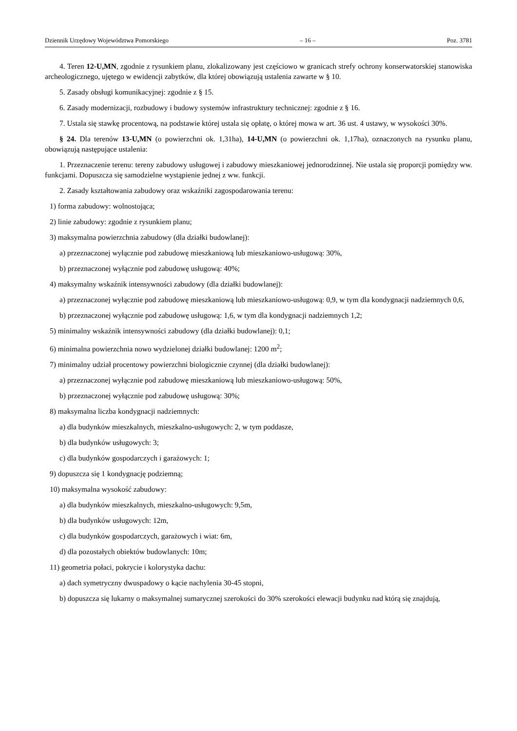Dziennik Urzędowy Województwa Pomorskiego – 16 – Poz. 3781
4. Teren 12-U,MN, zgodnie z rysunkiem planu, zlokalizowany jest częściowo w granicach strefy ochrony konserwatorskiej stanowiska archeologicznego, ujętego w ewidencji zabytków, dla której obowiązują ustalenia zawarte w § 10.
5. Zasady obsługi komunikacyjnej: zgodnie z § 15.
6. Zasady modernizacji, rozbudowy i budowy systemów infrastruktury technicznej: zgodnie z § 16.
7. Ustala się stawkę procentową, na podstawie której ustala się opłatę, o której mowa w art. 36 ust. 4 ustawy, w wysokości 30%.
§ 24. Dla terenów 13-U,MN (o powierzchni ok. 1,31ha), 14-U,MN (o powierzchni ok. 1,17ha), oznaczonych na rysunku planu, obowiązują następujące ustalenia:
1. Przeznaczenie terenu: tereny zabudowy usługowej i zabudowy mieszkaniowej jednorodzinnej. Nie ustala się proporcji pomiędzy ww. funkcjami. Dopuszcza się samodzielne wystąpienie jednej z ww. funkcji.
2. Zasady kształtowania zabudowy oraz wskaźniki zagospodarowania terenu:
1) forma zabudowy: wolnostojąca;
2) linie zabudowy: zgodnie z rysunkiem planu;
3) maksymalna powierzchnia zabudowy (dla działki budowlanej):
a) przeznaczonej wyłącznie pod zabudowę mieszkaniową lub mieszkaniowo-usługową: 30%,
b) przeznaczonej wyłącznie pod zabudowę usługową: 40%;
4) maksymalny wskaźnik intensywności zabudowy (dla działki budowlanej):
a) przeznaczonej wyłącznie pod zabudowę mieszkaniową lub mieszkaniowo-usługową: 0,9, w tym dla kondygnacji nadziemnych 0,6,
b) przeznaczonej wyłącznie pod zabudowę usługową: 1,6, w tym dla kondygnacji nadziemnych 1,2;
5) minimalny wskaźnik intensywności zabudowy (dla działki budowlanej): 0,1;
6) minimalna powierzchnia nowo wydzielonej działki budowlanej: 1200 m<sup>2</sup>;
7) minimalny udział procentowy powierzchni biologicznie czynnej (dla działki budowlanej):
a) przeznaczonej wyłącznie pod zabudowę mieszkaniową lub mieszkaniowo-usługową: 50%,
b) przeznaczonej wyłącznie pod zabudowę usługową: 30%;
8) maksymalna liczba kondygnacji nadziemnych:
a) dla budynków mieszkalnych, mieszkalno-usługowych: 2, w tym poddasze,
b) dla budynków usługowych: 3;
c) dla budynków gospodarczych i garażowych: 1;
9) dopuszcza się 1 kondygnację podziemną;
10) maksymalna wysokość zabudowy:
a) dla budynków mieszkalnych, mieszkalno-usługowych: 9,5m,
b) dla budynków usługowych: 12m,
c) dla budynków gospodarczych, garażowych i wiat: 6m,
d) dla pozostałych obiektów budowlanych: 10m;
11) geometria połaci, pokrycie i kolorystyka dachu:
a) dach symetryczny dwuspadowy o kącie nachylenia 30-45 stopni,
b) dopuszcza się lukarny o maksymalnej sumarycznej szerokości do 30% szerokości elewacji budynku nad którą się znajdują,